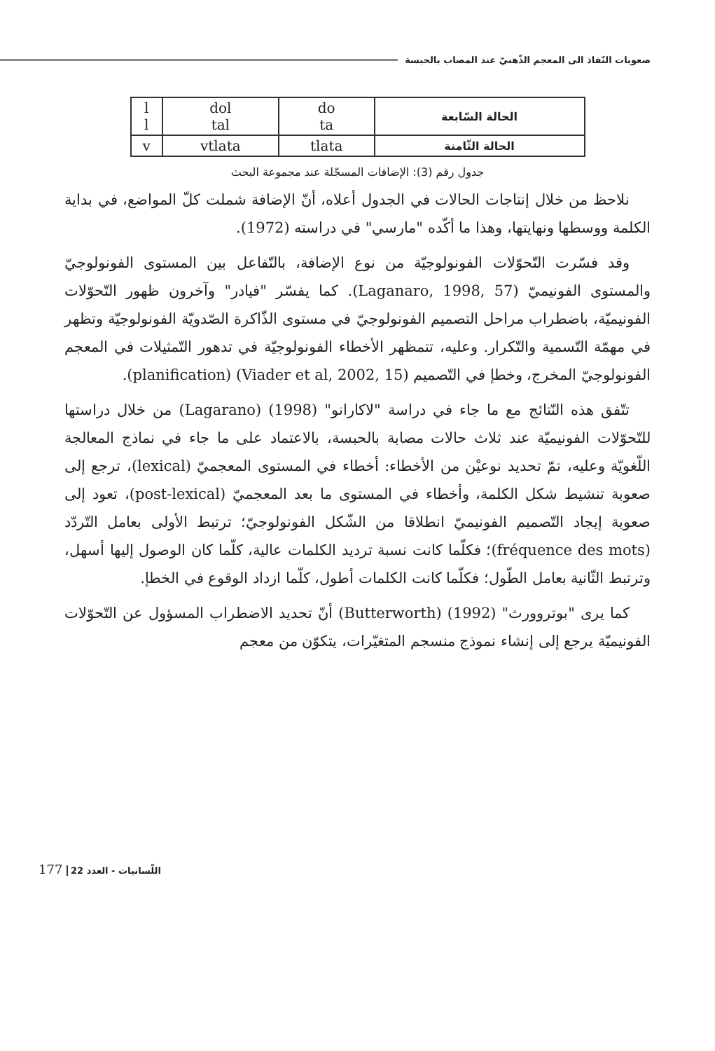صعوبات النّفاذ الى المعجم الذّهنيّ عند المصاب بالحبسة
| الحالة السّابعة | do ta | dol tal | l l |
| الحالة الثّامنة | tlata | vtlata | v |
جدول رقم (3): الإضافات المسجّلة عند مجموعة البحث
نلاحظ من خلال إنتاجات الحالات في الجدول أعلاه، أنّ الإضافة شملت كلّ المواضع، في بداية الكلمة ووسطها ونهايتها، وهذا ما أكّده "مارسي" في دراسته (1972).
وقد فسّرت التّحوّلات الفونولوجيّة من نوع الإضافة، بالتّفاعل بين المستوى الفونولوجيّ والمستوى الفونيميّ (Laganaro, 1998, 57). كما يفسّر "فيادر" وآخرون ظهور التّحوّلات الفونيميّة، باضطراب مراحل التصميم الفونولوجيّ في مستوى الذّاكرة الصّدويّة الفونولوجيّة وتظهر في مهمّة التّسمية والتّكرار. وعليه، تتمظهر الأخطاء الفونولوجيّة في تدهور التّمثيلات في المعجم الفونولوجيّ المخرج، وخطإ في التّصميم (Viader et al, 2002, 15) (planification).
تتّفق هذه النّتائج مع ما جاء في دراسة "لاكارانو" (1998) (Lagarano) من خلال دراستها للتّحوّلات الفونيميّة عند ثلاث حالات مصابة بالحبسة، بالاعتماد على ما جاء في نماذج المعالجة اللّغويّة وعليه، تمّ تحديد نوعيْن من الأخطاء: أخطاء في المستوى المعجميّ (lexical)، ترجع إلى صعوبة تنشيط شكل الكلمة، وأخطاء في المستوى ما بعد المعجميّ (post-lexical)، تعود إلى صعوبة إيجاد التّصميم الفونيميّ انطلاقا من الشّكل الفونولوجيّ؛ ترتبط الأولى بعامل التّردّد (fréquence des mots)؛ فكلّما كانت نسبة ترديد الكلمات عالية، كلّما كان الوصول إليها أسهل، وترتبط الثّانية بعامل الطّول؛ فكلّما كانت الكلمات أطول، كلّما ازداد الوقوع في الخطإ.
كما يرى "بوتروورث" (1992) (Butterworth) أنّ تحديد الاضطراب المسؤول عن التّحوّلات الفونيميّة يرجع إلى إنشاء نموذج منسجم المتغيّرات، يتكوّن من معجم
177 اللّسانيات - العدد 22